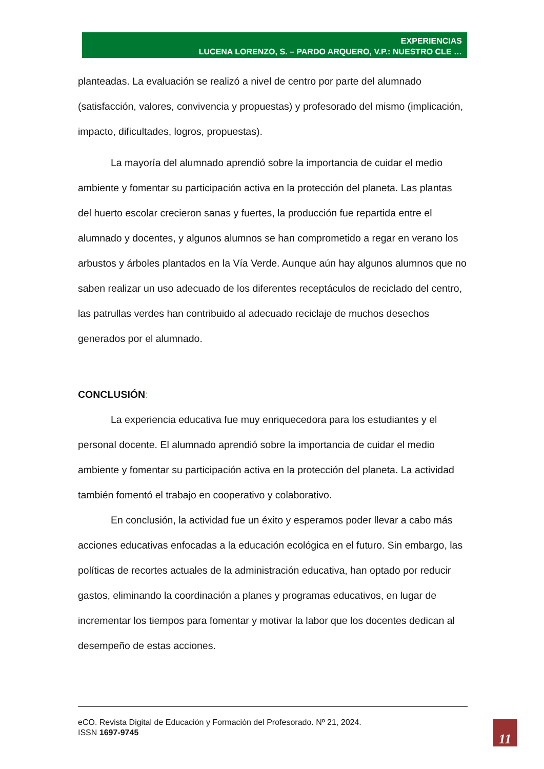EXPERIENCIAS
LUCENA LORENZO, S. – PARDO ARQUERO, V.P.: NUESTRO CLE …
planteadas. La evaluación se realizó a nivel de centro por parte del alumnado (satisfacción, valores, convivencia y propuestas) y profesorado del mismo (implicación, impacto, dificultades, logros, propuestas).
La mayoría del alumnado aprendió sobre la importancia de cuidar el medio ambiente y fomentar su participación activa en la protección del planeta. Las plantas del huerto escolar crecieron sanas y fuertes, la producción fue repartida entre el alumnado y docentes, y algunos alumnos se han comprometido a regar en verano los arbustos y árboles plantados en la Vía Verde. Aunque aún hay algunos alumnos que no saben realizar un uso adecuado de los diferentes receptáculos de reciclado del centro, las patrullas verdes han contribuido al adecuado reciclaje de muchos desechos generados por el alumnado.
CONCLUSIÓN:
La experiencia educativa fue muy enriquecedora para los estudiantes y el personal docente. El alumnado aprendió sobre la importancia de cuidar el medio ambiente y fomentar su participación activa en la protección del planeta. La actividad también fomentó el trabajo en cooperativo y colaborativo.
En conclusión, la actividad fue un éxito y esperamos poder llevar a cabo más acciones educativas enfocadas a la educación ecológica en el futuro. Sin embargo, las políticas de recortes actuales de la administración educativa, han optado por reducir gastos, eliminando la coordinación a planes y programas educativos, en lugar de incrementar los tiempos para fomentar y motivar la labor que los docentes dedican al desempeño de estas acciones.
eCO. Revista Digital de Educación y Formación del Profesorado. Nº 21, 2024.
ISSN 1697-9745
11